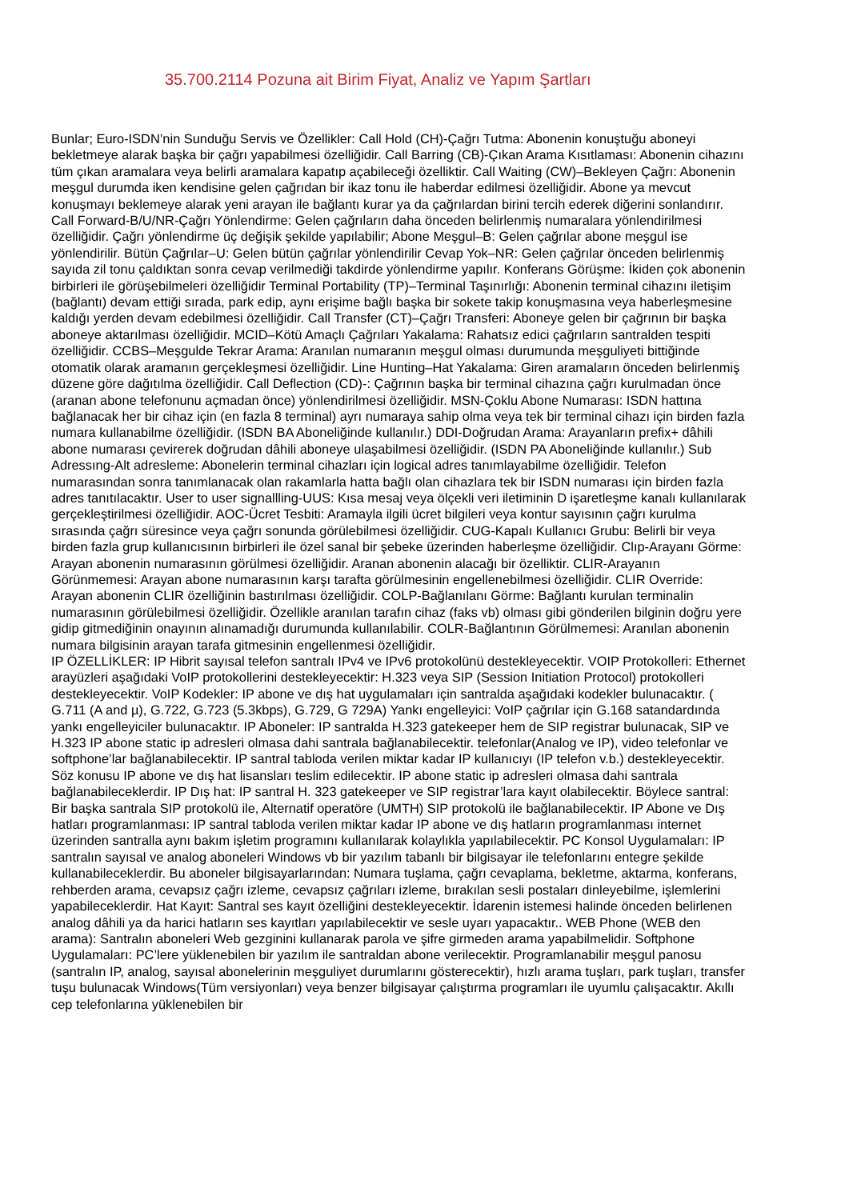35.700.2114 Pozuna ait Birim Fiyat, Analiz ve Yapım Şartları
Bunlar; Euro-ISDN’nin Sunduğu Servis ve Özellikler: Call Hold (CH)-Çağrı Tutma: Abonenin konuştuğu aboneyi bekletmeye alarak başka bir çağrı yapabilmesi özelliğidir. Call Barring (CB)-Çıkan Arama Kısıtlaması: Abonenin cihazını tüm çıkan aramalara veya belirli aramalara kapatıp açabileceği özelliktir. Call Waiting (CW)–Bekleyen Çağrı: Abonenin meşgul durumda iken kendisine gelen çağrıdan bir ikaz tonu ile haberdar edilmesi özelliğidir. Abone ya mevcut konuşmayı beklemeye alarak yeni arayan ile bağlantı kurar ya da çağrılardan birini tercih ederek diğerini sonlandırır. Call Forward-B/U/NR-Çağrı Yönlendirme: Gelen çağrıların daha önceden belirlenmiş numaralara yönlendirilmesi özelliğidir. Çağrı yönlendirme üç değişik şekilde yapılabilir; Abone Meşgul–B: Gelen çağrılar abone meşgul ise yönlendirilir. Bütün Çağrılar–U: Gelen bütün çağrılar yönlendirilir Cevap Yok–NR: Gelen çağrılar önceden belirlenmiş sayıda zil tonu çaldıktan sonra cevap verilmediği takdirde yönlendirme yapılır. Konferans Görüşme: İkiden çok abonenin birbirleri ile görüşebilmeleri özelliğidir Terminal Portability (TP)–Terminal Taşınırlığı: Abonenin terminal cihazını iletişim (bağlantı) devam ettiği sırada, park edip, aynı erişime bağlı başka bir sokete takip konuşmasına veya haberleşmesine kaldığı yerden devam edebilmesi özelliğidir. Call Transfer (CT)–Çağrı Transferi: Aboneye gelen bir çağrının bir başka aboneye aktarılması özelliğidir. MCID–Kötü Amaçlı Çağrıları Yakalama: Rahatsız edici çağrıların santralden tespiti özelliğidir. CCBS–Meşgulde Tekrar Arama: Aranılan numaranın meşgul olması durumunda meşguliyeti bittiğinde otomatik olarak aramanın gerçekleşmesi özelliğidir. Line Hunting–Hat Yakalama: Giren aramaların önceden belirlenmiş düzene göre dağıtılma özelliğidir. Call Deflection (CD)-: Çağrının başka bir terminal cihazına çağrı kurulmadan önce (aranan abone telefonunu açmadan önce) yönlendirilmesi özelliğidir. MSN-Çoklu Abone Numarası: ISDN hattına bağlanacak her bir cihaz için (en fazla 8 terminal) ayrı numaraya sahip olma veya tek bir terminal cihazı için birden fazla numara kullanabilme özelliğidir. (ISDN BA Aboneliğinde kullanılır.) DDI-Doğrudan Arama: Arayanların prefix+ dâhili abone numarası çevirerek doğrudan dâhili aboneye ulaşabilmesi özelliğidir. (ISDN PA Aboneliğinde kullanılır.) Sub Adressıng-Alt adresleme: Abonelerin terminal cihazları için logical adres tanımlayabilme özelliğidir. Telefon numarasından sonra tanımlanacak olan rakamlarla hatta bağlı olan cihazlara tek bir ISDN numarası için birden fazla adres tanıtılacaktır. User to user signallling-UUS: Kısa mesaj veya ölçekli veri iletiminin D işaretleşme kanalı kullanılarak gerçekleştirilmesi özelliğidir. AOC-Ücret Tesbiti: Aramayla ilgili ücret bilgileri veya kontur sayısının çağrı kurulma sırasında çağrı süresince veya çağrı sonunda görülebilmesi özelliğidir. CUG-Kapalı Kullanıcı Grubu: Belirli bir veya birden fazla grup kullanıcısının birbirleri ile özel sanal bir şebeke üzerinden haberleşme özelliğidir. Clıp-Arayanı Görme: Arayan abonenin numarasının görülmesi özelliğidir. Aranan abonenin alacağı bir özelliktir. CLIR-Arayanın Görünmemesi: Arayan abone numarasının karşı tarafta görülmesinin engellenebilmesi özelliğidir. CLIR Override: Arayan abonenin CLIR özelliğinin bastırılması özelliğidir. COLP-Bağlanılanı Görme: Bağlantı kurulan terminalin numarasının görülebilmesi özelliğidir. Özellikle aranılan tarafın cihaz (faks vb) olması gibi gönderilen bilginin doğru yere gidip gitmediğinin onayının alınamadığı durumunda kullanılabilir. COLR-Bağlantının Görülmemesi: Aranılan abonenin numara bilgisinin arayan tarafa gitmesinin engellenmesi özelliğidir.
IP ÖZELLİKLER: IP Hibrit sayısal telefon santralı IPv4 ve IPv6 protokolünü destekleyecektir. VOIP Protokolleri: Ethernet arayüzleri aşağıdaki VoIP protokollerini destekleyecektir: H.323 veya SIP (Session Initiation Protocol) protokolleri destekleyecektir. VoIP Kodekler: IP abone ve dış hat uygulamaları için santralda aşağıdaki kodekler bulunacaktır. ( G.711 (A and µ), G.722, G.723 (5.3kbps), G.729, G 729A) Yankı engelleyici: VoIP çağrılar için G.168 satandardında yankı engelleyiciler bulunacaktır. IP Aboneler: IP santralda H.323 gatekeeper hem de SIP registrar bulunacak, SIP ve H.323 IP abone static ip adresleri olmasa dahi santrala bağlanabilecektir. telefonlar(Analog ve IP), video telefonlar ve softphone’lar bağlanabilecektir. IP santral tabloda verilen miktar kadar IP kullanıcıyı (IP telefon v.b.) destekleyecektir. Söz konusu IP abone ve dış hat lisansları teslim edilecektir. IP abone static ip adresleri olmasa dahi santrala bağlanabileceklerdir. IP Dış hat: IP santral H. 323 gatekeeper ve SIP registrar’lara kayıt olabilecektir. Böylece santral: Bir başka santrala SIP protokolü ile, Alternatif operatöre (UMTH) SIP protokolü ile bağlanabilecektir. IP Abone ve Dış hatları programlanması: IP santral tabloda verilen miktar kadar IP abone ve dış hatların programlanması internet üzerinden santralla aynı bakım işletim programını kullanılarak kolaylıkla yapılabilecektir. PC Konsol Uygulamaları: IP santralın sayısal ve analog aboneleri Windows vb bir yazılım tabanlı bir bilgisayar ile telefonlarını entegre şekilde kullanabileceklerdir. Bu aboneler bilgisayarlarından: Numara tuşlama, çağrı cevaplama, bekletme, aktarma, konferans, rehberden arama, cevapsız çağrı izleme, cevapsız çağrıları izleme, bırakılan sesli postaları dinleyebilme, işlemlerini yapabileceklerdir. Hat Kayıt: Santral ses kayıt özelliğini destekleyecektir. İdarenin istemesi halinde önceden belirlenen analog dâhili ya da harici hatların ses kayıtları yapılabilecektir ve sesle uyarı yapacaktır.. WEB Phone (WEB den arama): Santralın aboneleri Web gezginini kullanarak parola ve şifre girmeden arama yapabilmelidir. Softphone Uygulamaları: PC’lere yüklenebilen bir yazılım ile santraldan abone verilecektir. Programlanabilir meşgul panosu (santralın IP, analog, sayısal abonelerinin meşguliyet durumlarını gösterecektir), hızlı arama tuşları, park tuşları, transfer tuşu bulunacak Windows(Tüm versiyonları) veya benzer bilgisayar çalıştırma programları ile uyumlu çalışacaktır. Akıllı cep telefonlarına yüklenebilen bir